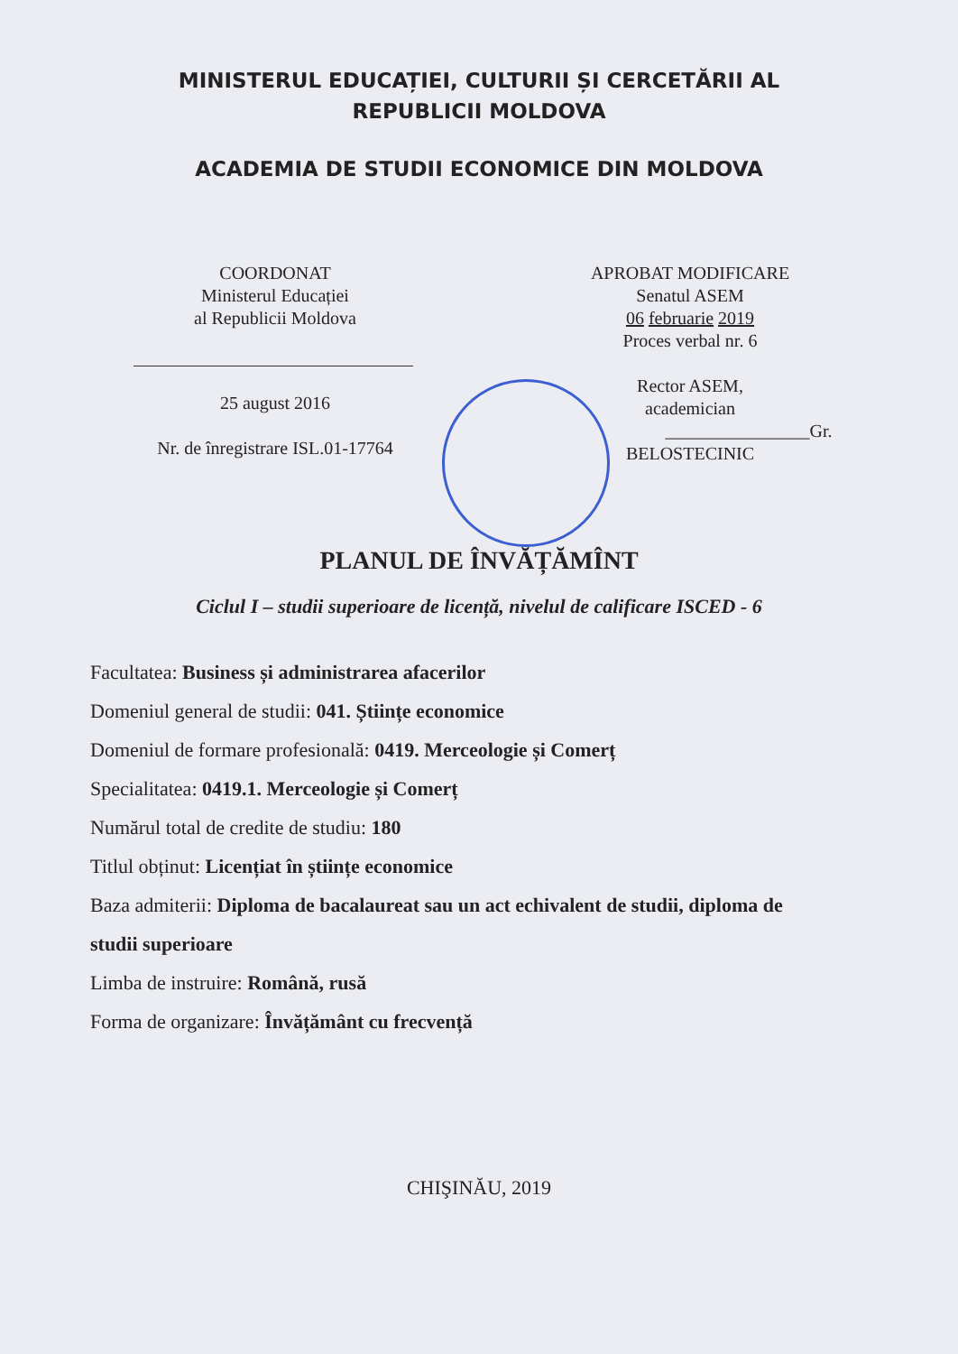MINISTERUL EDUCAȚIEI, CULTURII ȘI CERCETĂRII AL
REPUBLICII MOLDOVA
ACADEMIA DE STUDII ECONOMICE DIN MOLDOVA
COORDONAT
Ministerul Educației
al Republicii Moldova
25 august 2016
Nr. de înregistrare ISL.01-17764
APROBAT MODIFICARE
Senatul ASEM
06 februarie 2019
Proces verbal nr. 6
Rector ASEM,
academician
________________Gr. BELOSTECINIC
PLANUL DE ÎNVĂȚĂMÎNT
Ciclul I – studii superioare de licență, nivelul de calificare ISCED - 6
Facultatea: Business și administrarea afacerilor
Domeniul general de studii: 041. Științe economice
Domeniul de formare profesională: 0419. Merceologie și Comerț
Specialitatea: 0419.1. Merceologie și Comerț
Numărul total de credite de studiu: 180
Titlul obținut: Licențiat în științe economice
Baza admiterii: Diploma de bacalaureat sau un act echivalent de studii, diploma de studii superioare
Limba de instruire: Română, rusă
Forma de organizare: Învățământ cu frecvență
CHIŞINĂU, 2019